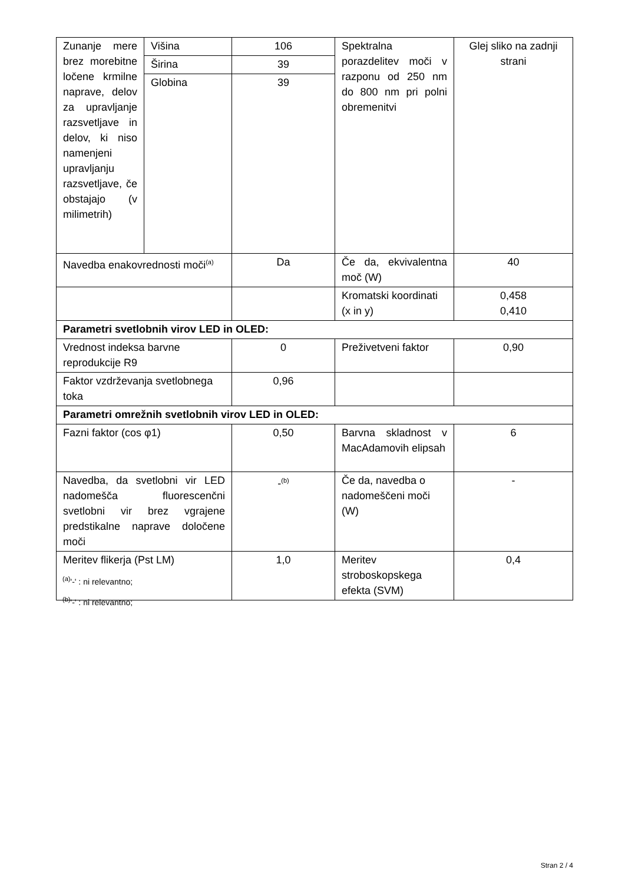| Zunanje mere brez morebitne ločene krmilne naprave, delov za upravljanje razsvetljave in delov, ki niso namenjeni upravljanju razsvetljave, če obstajajo (v milimetrih) | Višina | 106 | Spektralna porazdelitev moči v razponu od 250 nm do 800 nm pri polni obremenitvi | Glej sliko na zadnji strani |
| | Širina | 39 | | |
| | Globina | 39 | | |
| Navedba enakovrednosti moči<sup>(a)</sup> | | Da | Če da, ekvivalentna moč (W) | 40 |
| | | | Kromatski koordinati (x in y) | 0,458 0,410 |
| Parametri svetlobnih virov LED in OLED: | | | | |
| Vrednost indeksa barvne reprodukcije R9 | | 0 | Preživetveni faktor | 0,90 |
| Faktor vzdrževanja svetlobnega toka | | 0,96 | | |
| Parametri omrežnih svetlobnih virov LED in OLED: | | | | |
| Fazni faktor (cos φ1) | | 0,50 | Barvna skladnost v MacAdamovih elipsah | 6 |
| Navedba, da svetlobni vir LED nadomešča fluorescenčni svetlobni vir brez vgrajene predstikalne naprave določene moči | | -<sup>(b)</sup> | Če da, navedba o nadomeščeni moči (W) | - |
| Meritev flikerja (Pst LM) | | 1,0 | Meritev stroboskopskega efekta (SVM) | 0,4 |
<sup>(a)</sup> '-' : ni relevantno;
<sup>(b)</sup> '-' : ni relevantno;
Stran 2 / 4